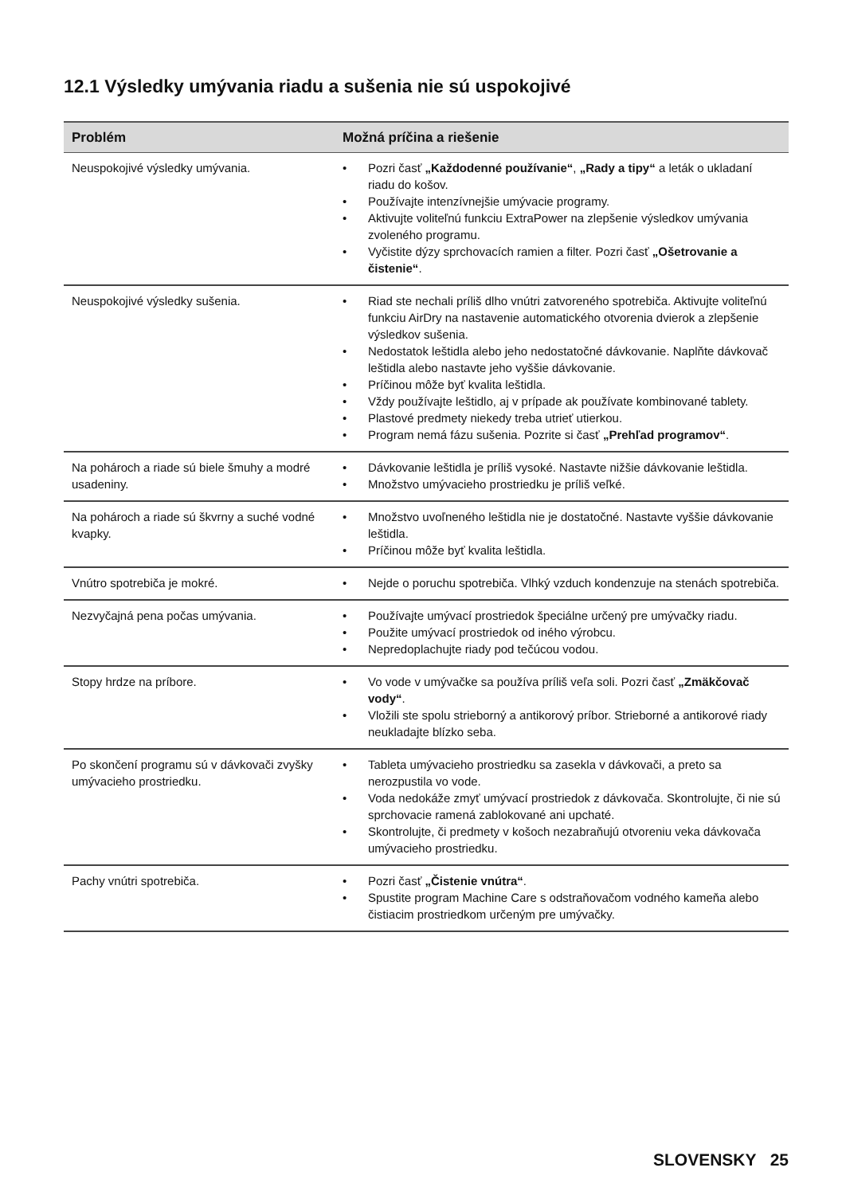12.1 Výsledky umývania riadu a sušenia nie sú uspokojivé
| Problém | Možná príčina a riešenie |
| --- | --- |
| Neuspokojivé výsledky umývania. | • Pozri časť „Každodenné používanie“ , „Rady a tipy“ a leták o ukladaní riadu do košov. • Používajte intenzívnejšie umývacie programy. • Aktivujte voliteľnú funkciu ExtraPower na zlepšenie výsledkov umývania zvoleného programu. • Vyčistite dýzy sprchovacích ramien a filter. Pozri časť „Ošetrovanie a čistenie“ . |
| Neuspokojivé výsledky sušenia. | • Riad ste nechali príliš dlho vnútri zatvoreného spotrebiča. Aktivujte voliteľnú funkciu AirDry na nastavenie automatického otvorenia dvierok a zlepšenie výsledkov sušenia. • Nedostatok leštidla alebo jeho nedostatočné dávkovanie. Naplňte dávkovač leštidla alebo nastavte jeho vyššie dávkovanie. • Príčinou môže byť kvalita leštidla. • Vždy používajte leštidlo, aj v prípade ak používate kombinované tablety. • Plastové predmety niekedy treba utrieť utierkou. • Program nemá fázu sušenia. Pozrite si časť „Prehľad programov“ . |
| Na pohároch a riade sú biele šmuhy a modré usadeniny. | • Dávkovanie leštidla je príliš vysoké. Nastavte nižšie dávkovanie leštidla. • Množstvo umývacieho prostriedku je príliš veľké. |
| Na pohároch a riade sú škvrny a suché vodné kvapky. | • Množstvo uvoľneného leštidla nie je dostatočné. Nastavte vyššie dávkovanie leštidla. • Príčinou môže byť kvalita leštidla. |
| Vnútro spotrebiča je mokré. | • Nejde o poruchu spotrebiča. Vlhký vzduch kondenzuje na stenách spotrebiča. |
| Nezvyčajná pena počas umývania. | • Používajte umývací prostriedok špeciálne určený pre umývačky riadu. • Použite umývací prostriedok od iného výrobcu. • Nepredoplachujte riady pod tečúcou vodou. |
| Stopy hrdze na príbore. | • Vo vode v umývačke sa používa príliš veľa soli. Pozri časť „Zmäkčovač vody“ . • Vložili ste spolu strieborný a antikorový príbor. Strieborné a antikorové riady neukladajte blízko seba. |
| Po skončení programu sú v dávkovači zvyšky umývacieho prostriedku. | • Tableta umývacieho prostriedku sa zasekla v dávkovači, a preto sa nerozpustila vo vode. • Voda nedokáže zmyť umývací prostriedok z dávkovača. Skontrolujte, či nie sú sprchovacie ramená zablokované ani upchaté. • Skontrolujte, či predmety v košoch nezabraňujú otvoreniu veka dávkovača umývacieho prostriedku. |
| Pachy vnútri spotrebiča. | • Pozri časť „Čistenie vnútra“ . • Spustite program Machine Care s odstraňovačom vodného kameňa alebo čistiacim prostriedkom určeným pre umývačky. |
SLOVENSKY 25